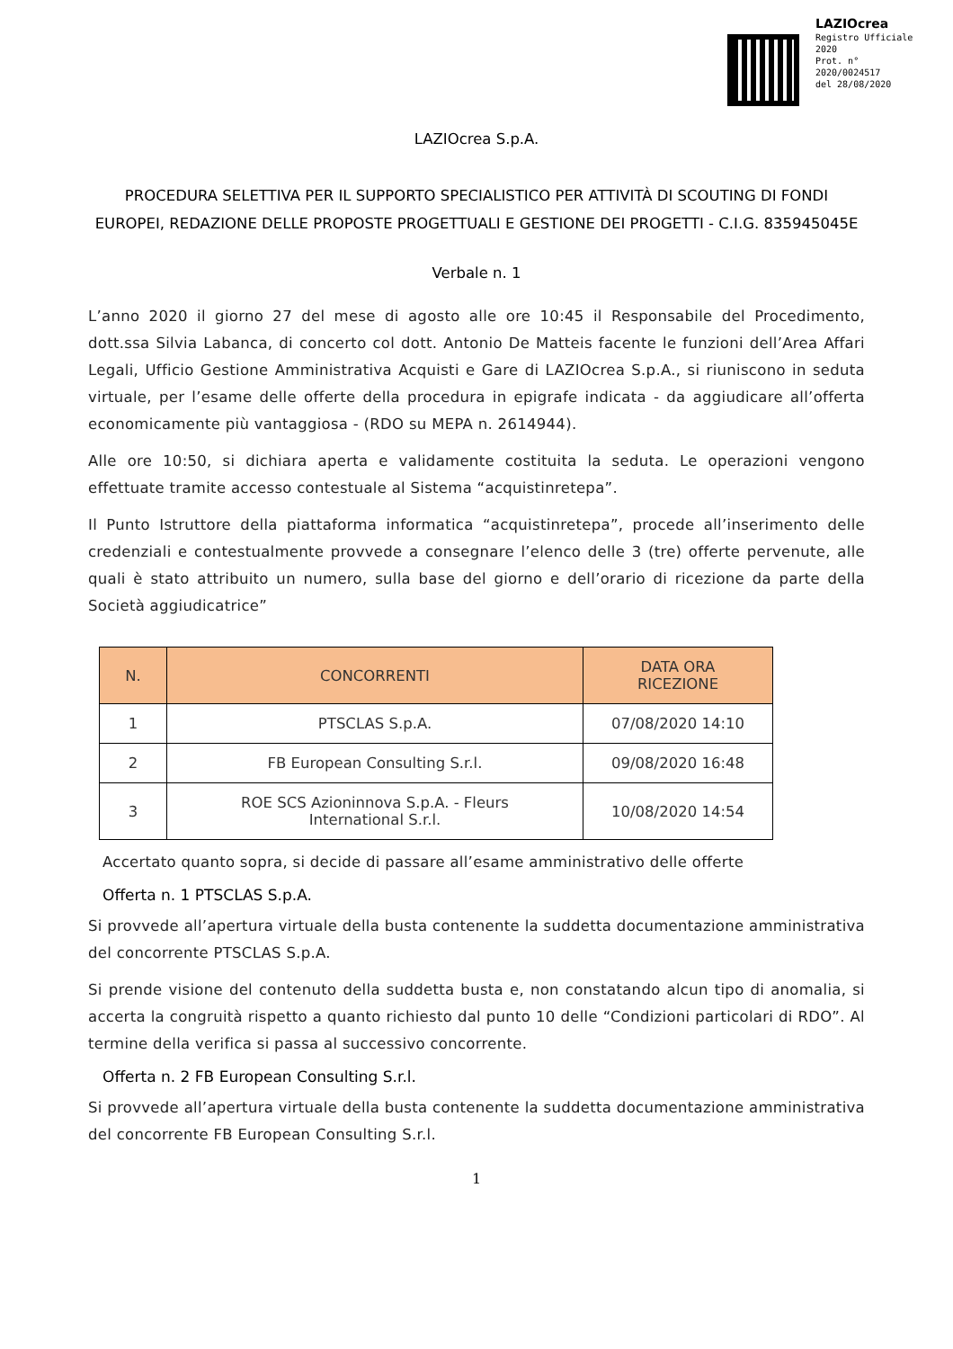LAZIOcrea
Registro Ufficiale 2020
Prot. n°
2020/0024517
del 28/08/2020
LAZIOcrea S.p.A.
PROCEDURA SELETTIVA PER IL SUPPORTO SPECIALISTICO PER ATTIVITÀ DI SCOUTING DI FONDI EUROPEI, REDAZIONE DELLE PROPOSTE PROGETTUALI E GESTIONE DEI PROGETTI - C.I.G. 835945045E
Verbale n. 1
L’anno 2020 il giorno 27 del mese di agosto alle ore 10:45 il Responsabile del Procedimento, dott.ssa Silvia Labanca, di concerto col dott. Antonio De Matteis facente le funzioni dell’Area Affari Legali, Ufficio Gestione Amministrativa Acquisti e Gare di LAZIOcrea S.p.A., si riuniscono in seduta virtuale, per l’esame delle offerte della procedura in epigrafe indicata - da aggiudicare all’offerta economicamente più vantaggiosa - (RDO su MEPA n. 2614944).
Alle ore 10:50, si dichiara aperta e validamente costituita la seduta. Le operazioni vengono effettuate tramite accesso contestuale al Sistema “acquistinretepa”.
Il Punto Istruttore della piattaforma informatica “acquistinretepa”, procede all’inserimento delle credenziali e contestualmente provvede a consegnare l’elenco delle 3 (tre) offerte pervenute, alle quali è stato attribuito un numero, sulla base del giorno e dell’orario di ricezione da parte della Società aggiudicatrice”
| N. | CONCORRENTI | DATA ORA RICEZIONE |
| --- | --- | --- |
| 1 | PTSCLAS S.p.A. | 07/08/2020 14:10 |
| 2 | FB European Consulting S.r.l. | 09/08/2020 16:48 |
| 3 | ROE SCS Azioninnova S.p.A. - Fleurs International S.r.l. | 10/08/2020 14:54 |
Accertato quanto sopra, si decide di passare all’esame amministrativo delle offerte
Offerta n. 1 PTSCLAS S.p.A.
Si provvede all’apertura virtuale della busta contenente la suddetta documentazione amministrativa del concorrente PTSCLAS S.p.A.
Si prende visione del contenuto della suddetta busta e, non constatando alcun tipo di anomalia, si accerta la congruità rispetto a quanto richiesto dal punto 10 delle “Condizioni particolari di RDO”. Al termine della verifica si passa al successivo concorrente.
Offerta n. 2 FB European Consulting S.r.l.
Si provvede all’apertura virtuale della busta contenente la suddetta documentazione amministrativa del concorrente FB European Consulting S.r.l.
1